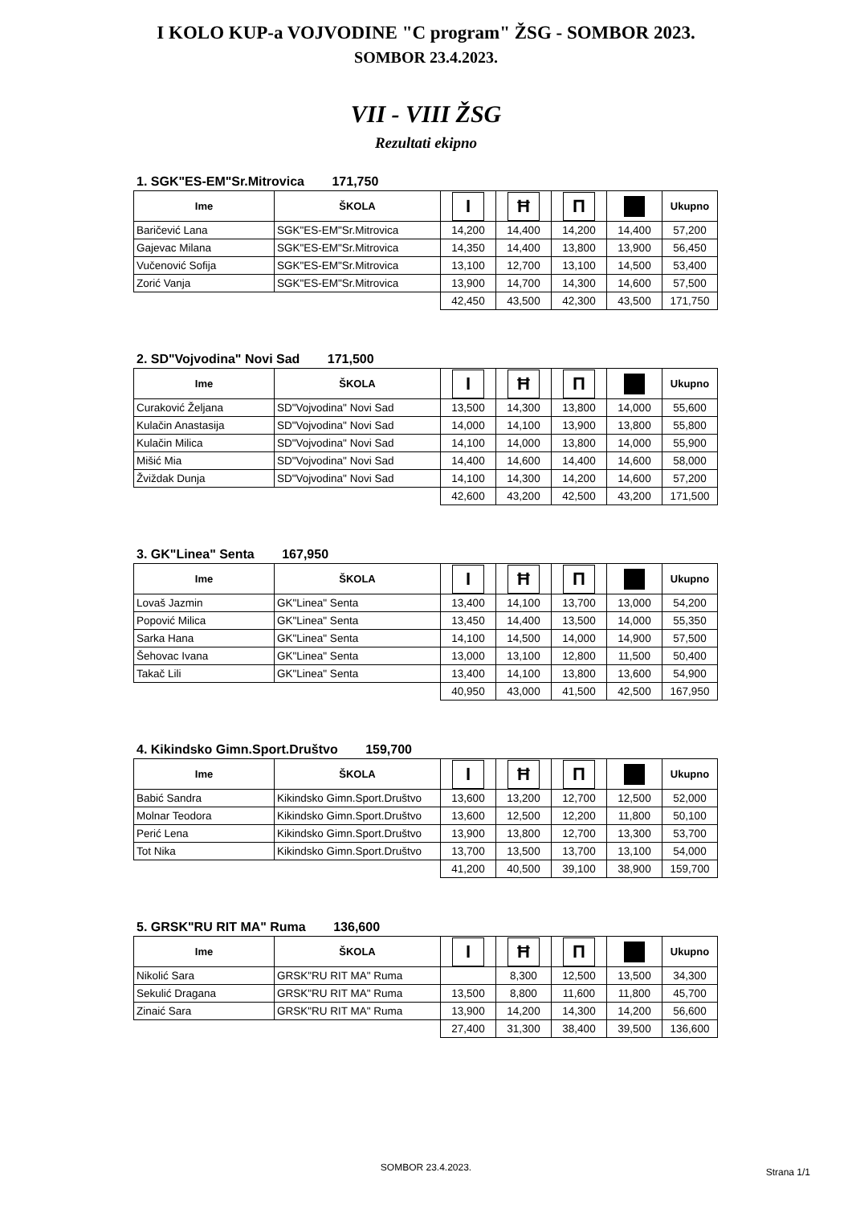I KOLO KUP-a VOJVODINE "C program" ŽSG - SOMBOR 2023.
SOMBOR 23.4.2023.
VII - VIII ŽSG
Rezultati ekipno
1. SGK"ES-EM"Sr.Mitrovica 171,750
| Ime | ŠKOLA | I | Ħ | Π | | Ukupno |
| --- | --- | --- | --- | --- | --- | --- |
| Baričević Lana | SGK"ES-EM"Sr.Mitrovica | 14,200 | 14,400 | 14,200 | 14,400 | 57,200 |
| Gajevac Milana | SGK"ES-EM"Sr.Mitrovica | 14,350 | 14,400 | 13,800 | 13,900 | 56,450 |
| Vučenović Sofija | SGK"ES-EM"Sr.Mitrovica | 13,100 | 12,700 | 13,100 | 14,500 | 53,400 |
| Zorić Vanja | SGK"ES-EM"Sr.Mitrovica | 13,900 | 14,700 | 14,300 | 14,600 | 57,500 |
| | | 42,450 | 43,500 | 42,300 | 43,500 | 171,750 |
2. SD"Vojvodina" Novi Sad 171,500
| Ime | ŠKOLA | I | Ħ | Π | | Ukupno |
| --- | --- | --- | --- | --- | --- | --- |
| Curaković Željana | SD"Vojvodina" Novi Sad | 13,500 | 14,300 | 13,800 | 14,000 | 55,600 |
| Kulačin Anastasija | SD"Vojvodina" Novi Sad | 14,000 | 14,100 | 13,900 | 13,800 | 55,800 |
| Kulačin Milica | SD"Vojvodina" Novi Sad | 14,100 | 14,000 | 13,800 | 14,000 | 55,900 |
| Mišić Mia | SD"Vojvodina" Novi Sad | 14,400 | 14,600 | 14,400 | 14,600 | 58,000 |
| Žviždak Dunja | SD"Vojvodina" Novi Sad | 14,100 | 14,300 | 14,200 | 14,600 | 57,200 |
| | | 42,600 | 43,200 | 42,500 | 43,200 | 171,500 |
3. GK"Linea" Senta 167,950
| Ime | ŠKOLA | I | Ħ | Π | | Ukupno |
| --- | --- | --- | --- | --- | --- | --- |
| Lovaš Jazmin | GK"Linea" Senta | 13,400 | 14,100 | 13,700 | 13,000 | 54,200 |
| Popović Milica | GK"Linea" Senta | 13,450 | 14,400 | 13,500 | 14,000 | 55,350 |
| Sarka Hana | GK"Linea" Senta | 14,100 | 14,500 | 14,000 | 14,900 | 57,500 |
| Šehovac Ivana | GK"Linea" Senta | 13,000 | 13,100 | 12,800 | 11,500 | 50,400 |
| Takač Lili | GK"Linea" Senta | 13,400 | 14,100 | 13,800 | 13,600 | 54,900 |
| | | 40,950 | 43,000 | 41,500 | 42,500 | 167,950 |
4. Kikindsko Gimn.Sport.Društvo 159,700
| Ime | ŠKOLA | I | Ħ | Π | | Ukupno |
| --- | --- | --- | --- | --- | --- | --- |
| Babić Sandra | Kikindsko Gimn.Sport.Društvo | 13,600 | 13,200 | 12,700 | 12,500 | 52,000 |
| Molnar Teodora | Kikindsko Gimn.Sport.Društvo | 13,600 | 12,500 | 12,200 | 11,800 | 50,100 |
| Perić Lena | Kikindsko Gimn.Sport.Društvo | 13,900 | 13,800 | 12,700 | 13,300 | 53,700 |
| Tot Nika | Kikindsko Gimn.Sport.Društvo | 13,700 | 13,500 | 13,700 | 13,100 | 54,000 |
| | | 41,200 | 40,500 | 39,100 | 38,900 | 159,700 |
5. GRSK"RU RIT MA" Ruma 136,600
| Ime | ŠKOLA | I | Ħ | Π | | Ukupno |
| --- | --- | --- | --- | --- | --- | --- |
| Nikolić Sara | GRSK"RU RIT MA" Ruma | | 8,300 | 12,500 | 13,500 | 34,300 |
| Sekulić Dragana | GRSK"RU RIT MA" Ruma | 13,500 | 8,800 | 11,600 | 11,800 | 45,700 |
| Zinaić Sara | GRSK"RU RIT MA" Ruma | 13,900 | 14,200 | 14,300 | 14,200 | 56,600 |
| | | 27,400 | 31,300 | 38,400 | 39,500 | 136,600 |
SOMBOR 23.4.2023. Strana 1/1